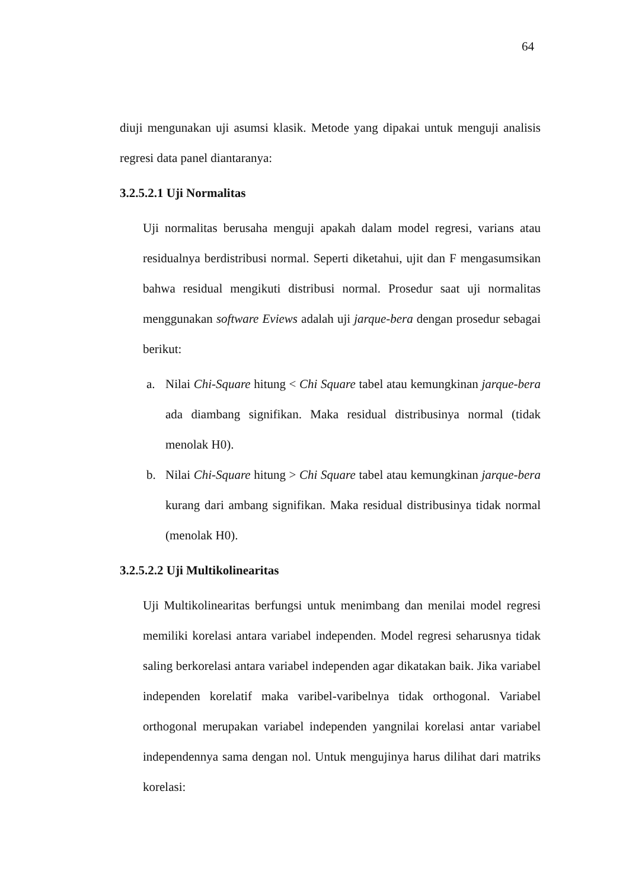64
diuji mengunakan uji asumsi klasik. Metode yang dipakai untuk menguji analisis regresi data panel diantaranya:
3.2.5.2.1 Uji Normalitas
Uji normalitas berusaha menguji apakah dalam model regresi, varians atau residualnya berdistribusi normal. Seperti diketahui, ujit dan F mengasumsikan bahwa residual mengikuti distribusi normal. Prosedur saat uji normalitas menggunakan software Eviews adalah uji jarque-bera dengan prosedur sebagai berikut:
a. Nilai Chi-Square hitung < Chi Square tabel atau kemungkinan jarque-bera ada diambang signifikan. Maka residual distribusinya normal (tidak menolak H0).
b. Nilai Chi-Square hitung > Chi Square tabel atau kemungkinan jarque-bera kurang dari ambang signifikan. Maka residual distribusinya tidak normal (menolak H0).
3.2.5.2.2 Uji Multikolinearitas
Uji Multikolinearitas berfungsi untuk menimbang dan menilai model regresi memiliki korelasi antara variabel independen. Model regresi seharusnya tidak saling berkorelasi antara variabel independen agar dikatakan baik. Jika variabel independen korelatif maka varibel-varibelnya tidak orthogonal. Variabel orthogonal merupakan variabel independen yangnilai korelasi antar variabel independennya sama dengan nol. Untuk mengujinya harus dilihat dari matriks korelasi: